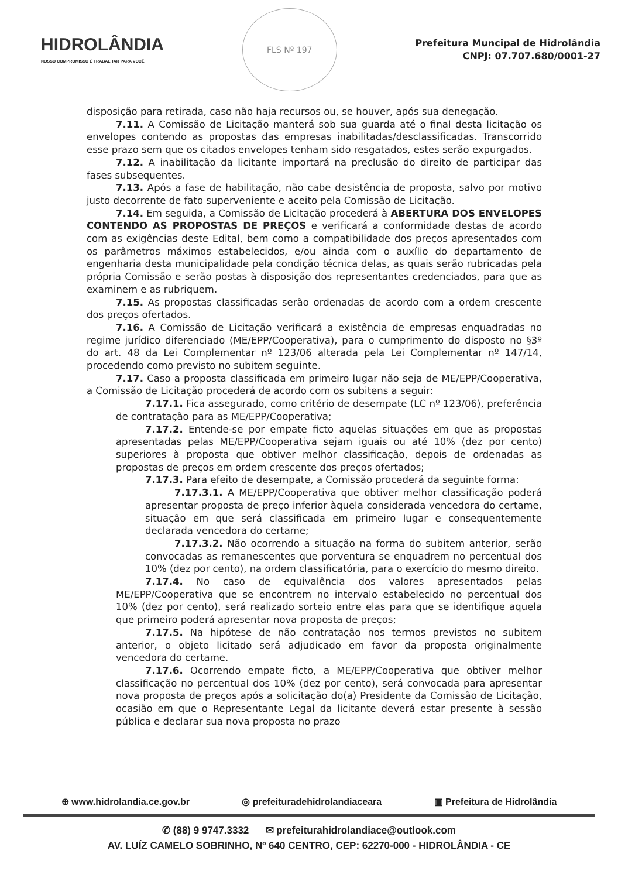HIDROLÂNDIA
NOSSO COMPROMISSO É TRABALHAR PARA VOCÊ
FLS Nº 197
Prefeitura Muncipal de Hidrolândia
CNPJ: 07.707.680/0001-27
disposição para retirada, caso não haja recursos ou, se houver, após sua denegação.
7.11. A Comissão de Licitação manterá sob sua guarda até o final desta licitação os envelopes contendo as propostas das empresas inabilitadas/desclassificadas. Transcorrido esse prazo sem que os citados envelopes tenham sido resgatados, estes serão expurgados.
7.12. A inabilitação da licitante importará na preclusão do direito de participar das fases subsequentes.
7.13. Após a fase de habilitação, não cabe desistência de proposta, salvo por motivo justo decorrente de fato superveniente e aceito pela Comissão de Licitação.
7.14. Em seguida, a Comissão de Licitação procederá à ABERTURA DOS ENVELOPES CONTENDO AS PROPOSTAS DE PREÇOS e verificará a conformidade destas de acordo com as exigências deste Edital, bem como a compatibilidade dos preços apresentados com os parâmetros máximos estabelecidos, e/ou ainda com o auxílio do departamento de engenharia desta municipalidade pela condição técnica delas, as quais serão rubricadas pela própria Comissão e serão postas à disposição dos representantes credenciados, para que as examinem e as rubriquem.
7.15. As propostas classificadas serão ordenadas de acordo com a ordem crescente dos preços ofertados.
7.16. A Comissão de Licitação verificará a existência de empresas enquadradas no regime jurídico diferenciado (ME/EPP/Cooperativa), para o cumprimento do disposto no §3º do art. 48 da Lei Complementar nº 123/06 alterada pela Lei Complementar nº 147/14, procedendo como previsto no subitem seguinte.
7.17. Caso a proposta classificada em primeiro lugar não seja de ME/EPP/Cooperativa, a Comissão de Licitação procederá de acordo com os subitens a seguir:
7.17.1. Fica assegurado, como critério de desempate (LC nº 123/06), preferência de contratação para as ME/EPP/Cooperativa;
7.17.2. Entende-se por empate ficto aquelas situações em que as propostas apresentadas pelas ME/EPP/Cooperativa sejam iguais ou até 10% (dez por cento) superiores à proposta que obtiver melhor classificação, depois de ordenadas as propostas de preços em ordem crescente dos preços ofertados;
7.17.3. Para efeito de desempate, a Comissão procederá da seguinte forma:
7.17.3.1. A ME/EPP/Cooperativa que obtiver melhor classificação poderá apresentar proposta de preço inferior àquela considerada vencedora do certame, situação em que será classificada em primeiro lugar e consequentemente declarada vencedora do certame;
7.17.3.2. Não ocorrendo a situação na forma do subitem anterior, serão convocadas as remanescentes que porventura se enquadrem no percentual dos 10% (dez por cento), na ordem classificatória, para o exercício do mesmo direito.
7.17.4. No caso de equivalência dos valores apresentados pelas ME/EPP/Cooperativa que se encontrem no intervalo estabelecido no percentual dos 10% (dez por cento), será realizado sorteio entre elas para que se identifique aquela que primeiro poderá apresentar nova proposta de preços;
7.17.5. Na hipótese de não contratação nos termos previstos no subitem anterior, o objeto licitado será adjudicado em favor da proposta originalmente vencedora do certame.
7.17.6. Ocorrendo empate ficto, a ME/EPP/Cooperativa que obtiver melhor classificação no percentual dos 10% (dez por cento), será convocada para apresentar nova proposta de preços após a solicitação do(a) Presidente da Comissão de Licitação, ocasião em que o Representante Legal da licitante deverá estar presente à sessão pública e declarar sua nova proposta no prazo
⊕ www.hidrolandia.ce.gov.br ◎ prefeituradehidrolandiaceara ▣ Prefeitura de Hidrolândia
✆ (88) 9 9747.3332 ✉ prefeiturahidrolandiace@outlook.com
AV. LUÍZ CAMELO SOBRINHO, Nº 640 CENTRO, CEP: 62270-000 - HIDROLÂNDIA - CE